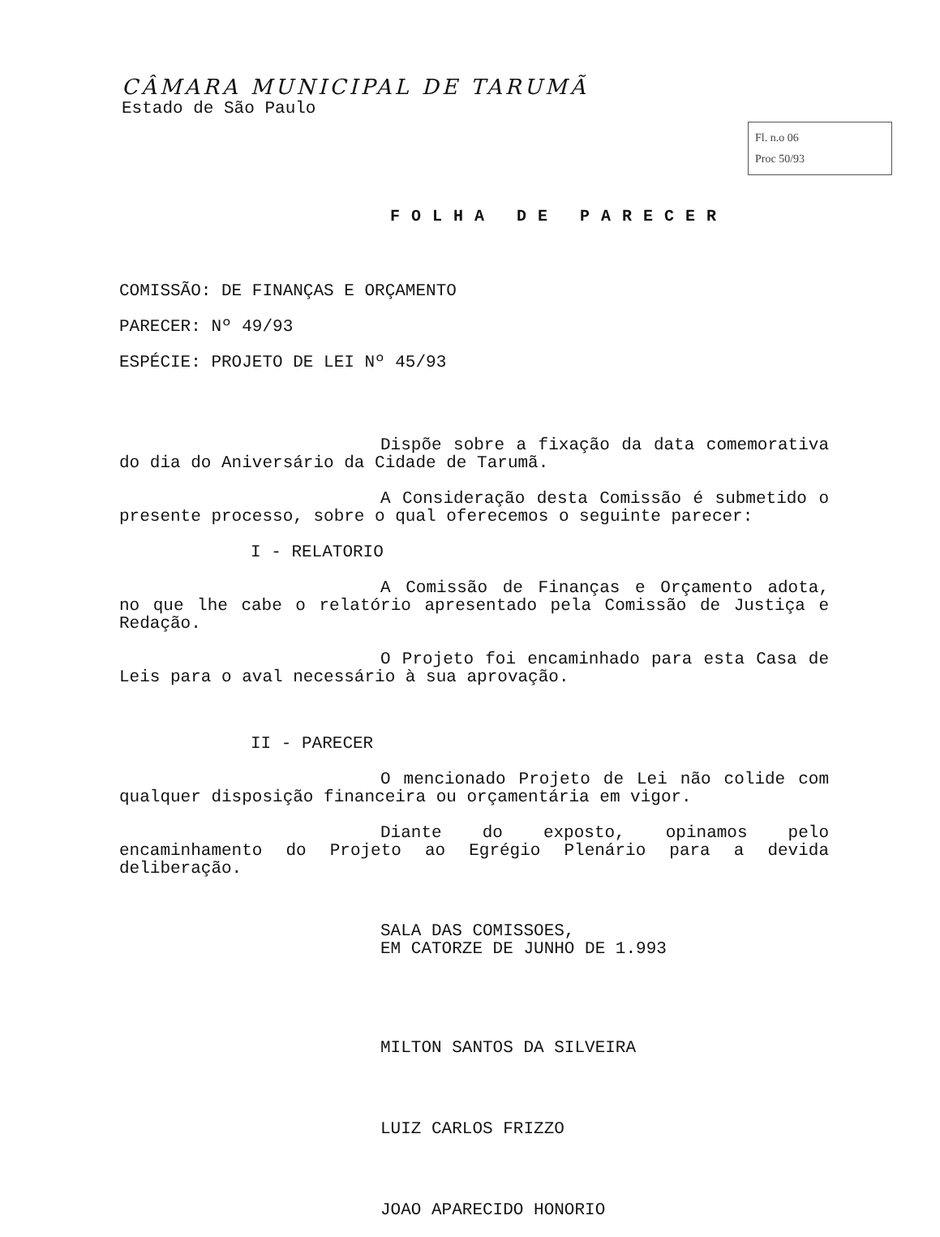CÂMARA MUNICIPAL DE TARUMÃ
Estado de São Paulo
Fl. n.o 06
Proc 50/93
FOLHA DE PARECER
COMISSÃO: DE FINANÇAS E ORÇAMENTO
PARECER: Nº 49/93
ESPÉCIE: PROJETO DE LEI Nº 45/93
Dispõe sobre a fixação da data comemorativa do dia do Aniversário da Cidade de Tarumã.
A Consideração desta Comissão é submetido o presente processo, sobre o qual oferecemos o seguinte parecer:
I - RELATORIO
A Comissão de Finanças e Orçamento adota, no que lhe cabe o relatório apresentado pela Comissão de Justiça e Redação.
O Projeto foi encaminhado para esta Casa de Leis para o aval necessário à sua aprovação.
II - PARECER
O mencionado Projeto de Lei não colide com qualquer disposição financeira ou orçamentária em vigor.
Diante do exposto, opinamos pelo encaminhamento do Projeto ao Egrégio Plenário para a devida deliberação.
SALA DAS COMISSOES,
EM CATORZE DE JUNHO DE 1.993
MILTON SANTOS DA SILVEIRA
LUIZ CARLOS FRIZZO
JOAO APARECIDO HONORIO